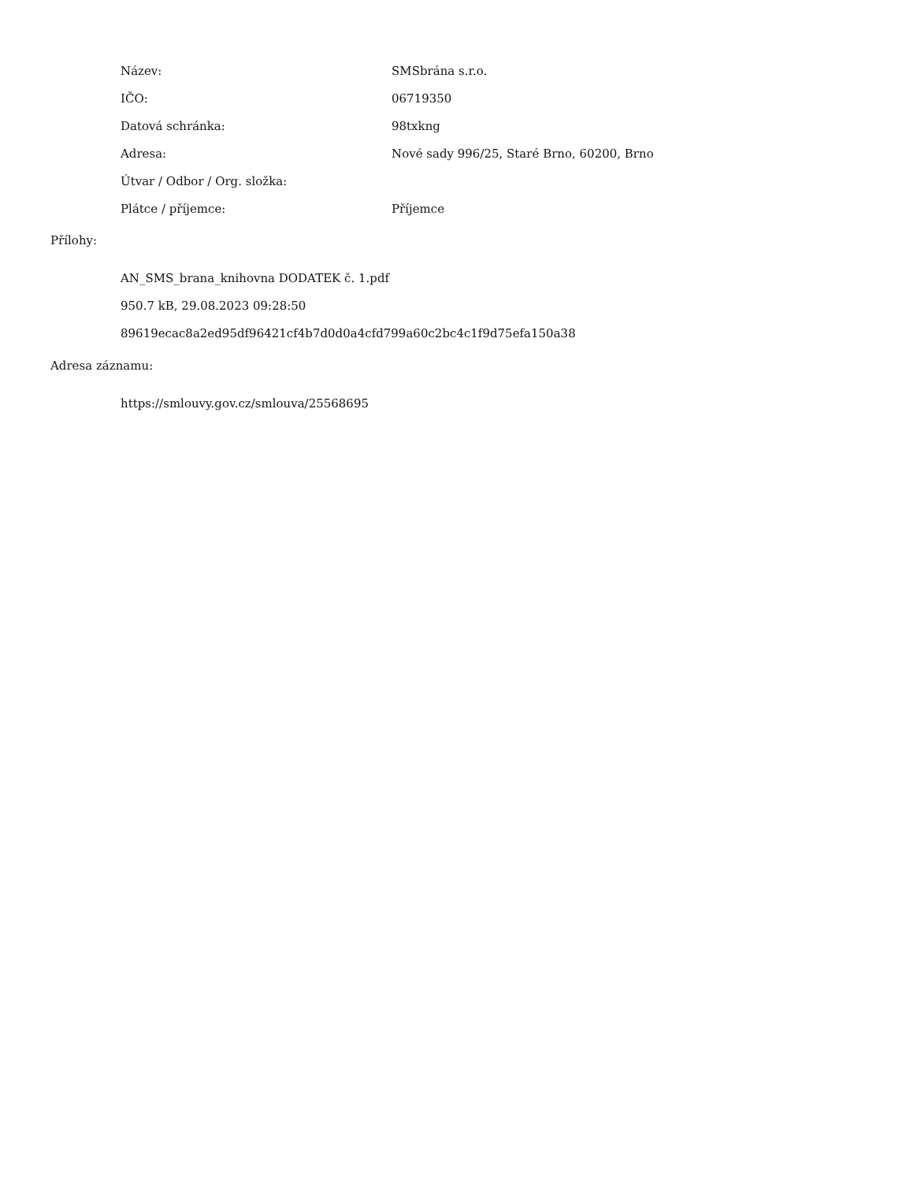| Název: | SMSbrána s.r.o. |
| IČO: | 06719350 |
| Datová schránka: | 98txkng |
| Adresa: | Nové sady 996/25, Staré Brno, 60200, Brno |
| Útvar / Odbor / Org. složka: | |
| Plátce / příjemce: | Příjemce |
Přílohy:
AN_SMS_brana_knihovna DODATEK č. 1.pdf
950.7 kB, 29.08.2023 09:28:50
89619ecac8a2ed95df96421cf4b7d0d0a4cfd799a60c2bc4c1f9d75efa150a38
Adresa záznamu:
https://smlouvy.gov.cz/smlouva/25568695